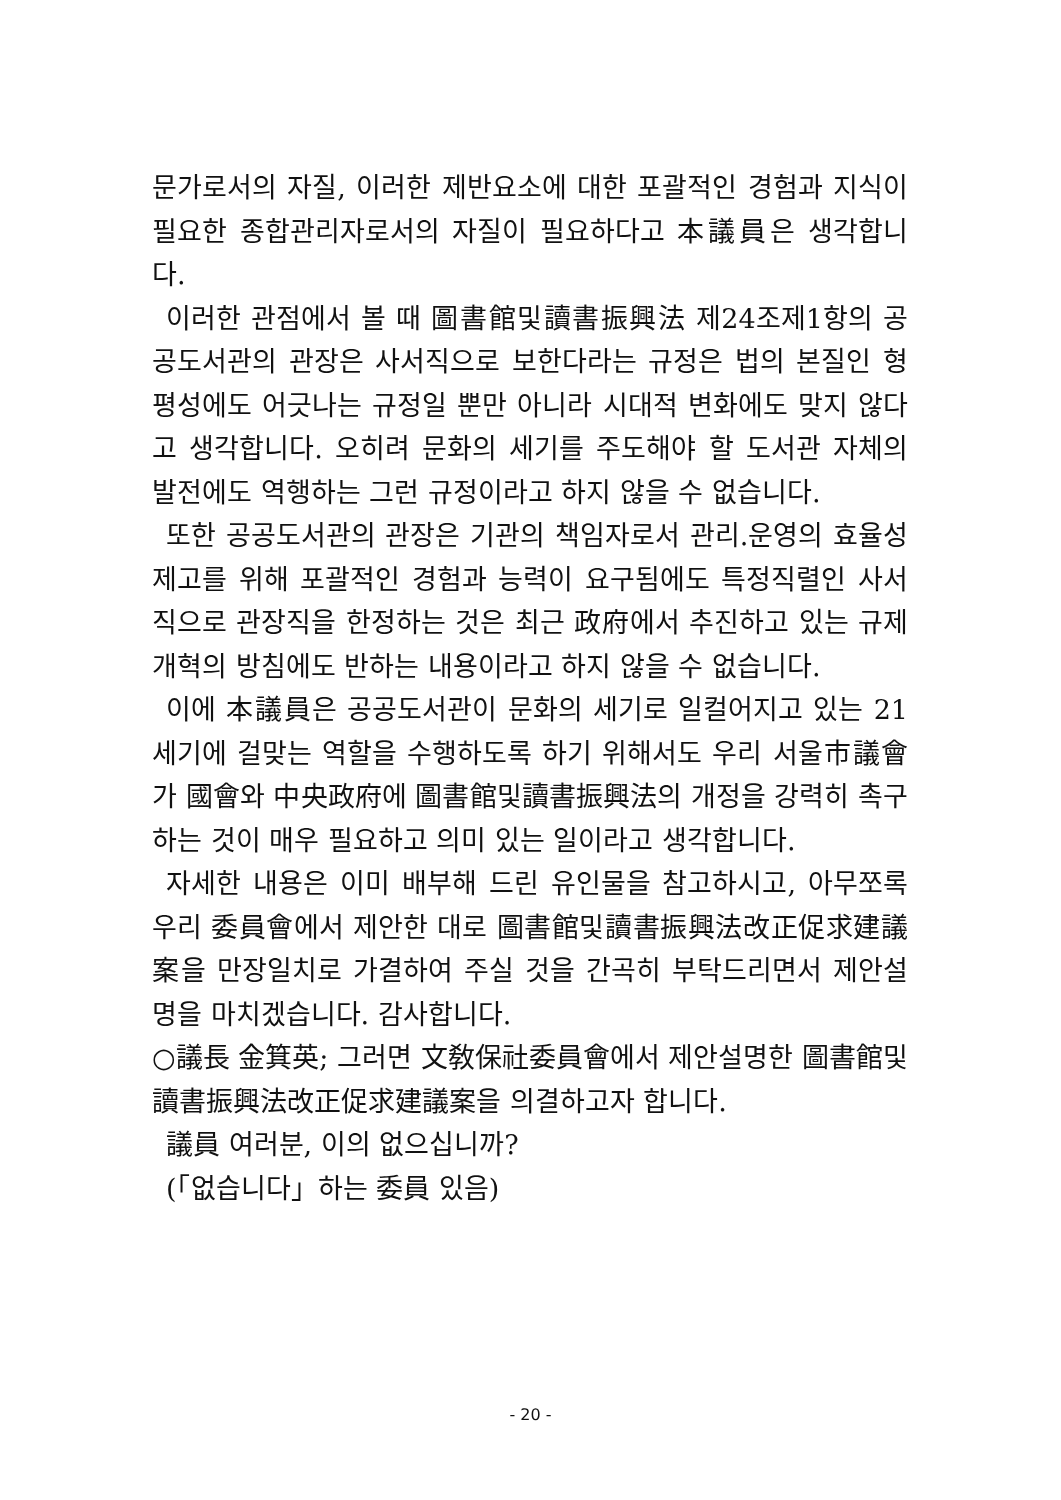문가로서의 자질, 이러한 제반요소에 대한 포괄적인 경험과 지식이 필요한 종합관리자로서의 자질이 필요하다고 本議員은 생각합니다.
이러한 관점에서 볼 때 圖書館및讀書振興法 제24조제1항의 공공도서관의 관장은 사서직으로 보한다라는 규정은 법의 본질인 형평성에도 어긋나는 규정일 뿐만 아니라 시대적 변화에도 맞지 않다고 생각합니다. 오히려 문화의 세기를 주도해야 할 도서관 자체의 발전에도 역행하는 그런 규정이라고 하지 않을 수 없습니다.
또한 공공도서관의 관장은 기관의 책임자로서 관리.운영의 효율성 제고를 위해 포괄적인 경험과 능력이 요구됨에도 특정직렬인 사서직으로 관장직을 한정하는 것은 최근 政府에서 추진하고 있는 규제개혁의 방침에도 반하는 내용이라고 하지 않을 수 없습니다.
이에 本議員은 공공도서관이 문화의 세기로 일컬어지고 있는 21세기에 걸맞는 역할을 수행하도록 하기 위해서도 우리 서울市議會가 國會와 中央政府에 圖書館및讀書振興法의 개정을 강력히 촉구하는 것이 매우 필요하고 의미 있는 일이라고 생각합니다.
자세한 내용은 이미 배부해 드린 유인물을 참고하시고, 아무쪼록 우리 委員會에서 제안한 대로 圖書館및讀書振興法改正促求建議案을 만장일치로 가결하여 주실 것을 간곡히 부탁드리면서 제안설명을 마치겠습니다. 감사합니다.
○議長 金箕英; 그러면 文敎保社委員會에서 제안설명한 圖書館및讀書振興法改正促求建議案을 의결하고자 합니다.
議員 여러분, 이의 없으십니까?
(「없습니다」하는 委員 있음)
- 20 -